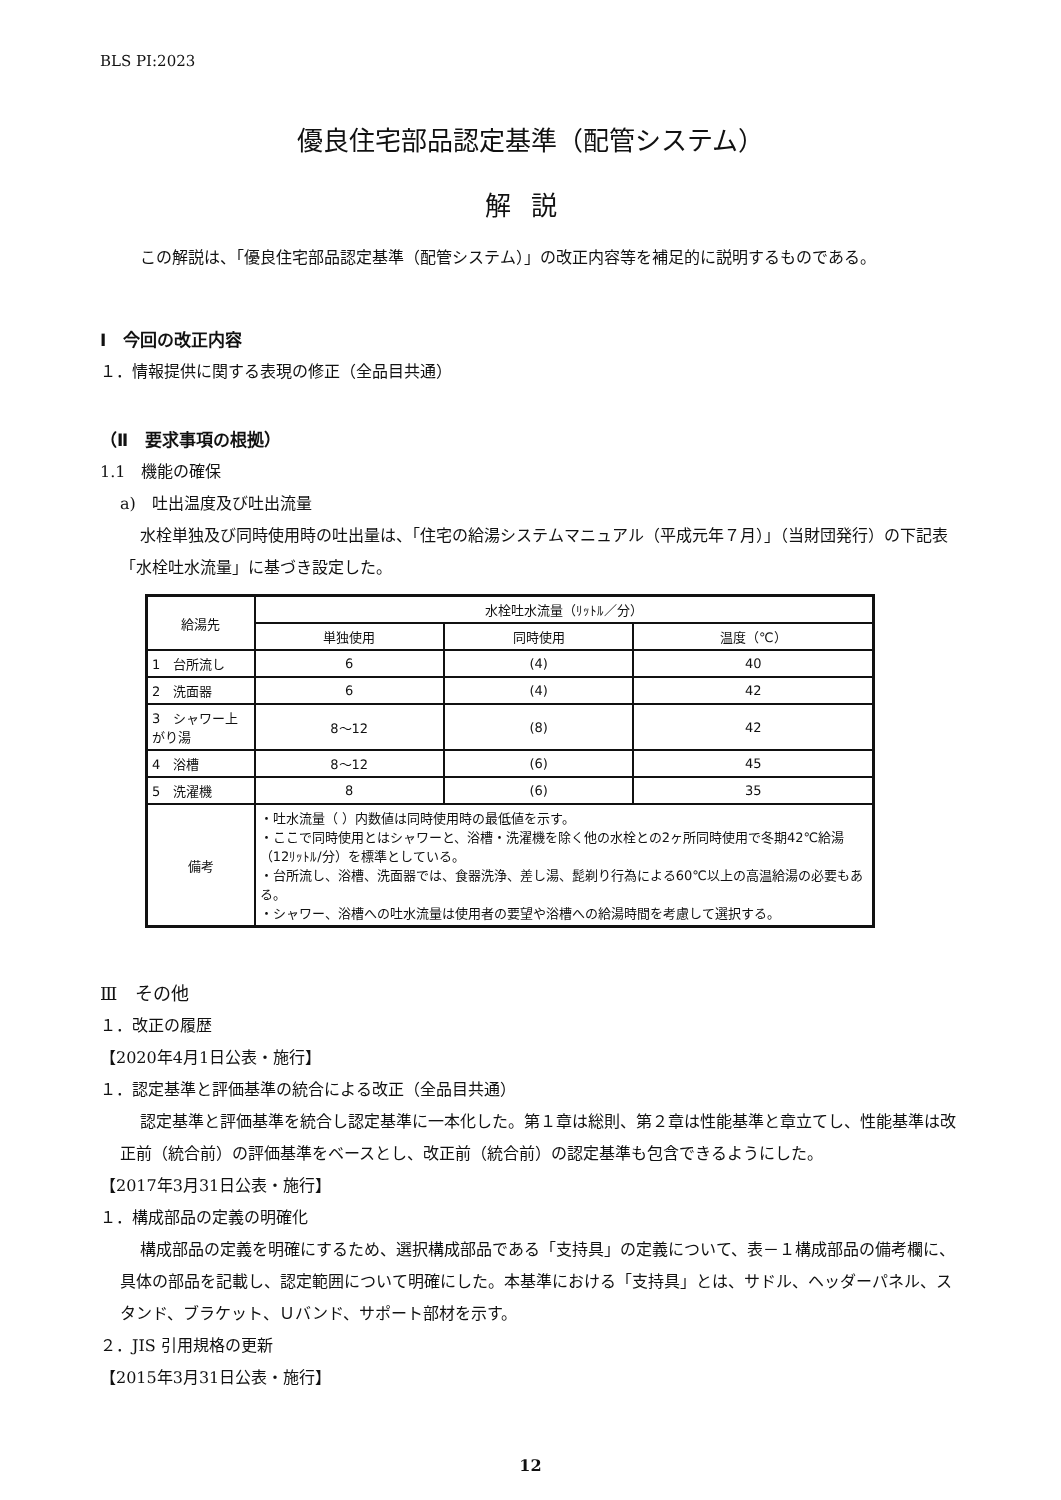BLS PI:2023
優良住宅部品認定基準（配管システム）
解説
この解説は、「優良住宅部品認定基準（配管システム）」の改正内容等を補足的に説明するものである。
Ⅰ　今回の改正内容
１．情報提供に関する表現の修正（全品目共通）
（Ⅱ　要求事項の根拠）
1.1　機能の確保
a)　吐出温度及び吐出流量
水栓単独及び同時使用時の吐出量は、「住宅の給湯システムマニュアル（平成元年７月）」（当財団発行）の下記表「水栓吐水流量」に基づき設定した。
| 給湯先 | 水栓吐水流量（ﾘｯﾄﾙ／分） | | |
| --- | --- | --- | --- |
| | 単独使用 | 同時使用 | 温度（℃） |
| 1 台所流し | 6 | (4) | 40 |
| 2 洗面器 | 6 | (4) | 42 |
| 3 シャワー上がり湯 | 8～12 | (8) | 42 |
| 4 浴槽 | 8～12 | (6) | 45 |
| 5 洗濯機 | 8 | (6) | 35 |
| 備考 | ・吐水流量（ ）内数値は同時使用時の最低値を示す。 ・ここで同時使用とはシャワーと、浴槽・洗濯機を除く他の水栓との2ヶ所同時使用で冬期42℃給湯 （12ﾘｯﾄﾙ/分）を標準としている。 ・台所流し、浴槽、洗面器では、食器洗浄、差し湯、髭剃り行為による60℃以上の高温給湯の必要もある。 ・シャワー、浴槽への吐水流量は使用者の要望や浴槽への給湯時間を考慮して選択する。 | | |
Ⅲ　その他
１．改正の履歴
【2020年4月1日公表・施行】
１．認定基準と評価基準の統合による改正（全品目共通）
認定基準と評価基準を統合し認定基準に一本化した。第１章は総則、第２章は性能基準と章立てし、性能基準は改正前（統合前）の評価基準をベースとし、改正前（統合前）の認定基準も包含できるようにした。
【2017年3月31日公表・施行】
１．構成部品の定義の明確化
構成部品の定義を明確にするため、選択構成部品である「支持具」の定義について、表－１構成部品の備考欄に、具体の部品を記載し、認定範囲について明確にした。本基準における「支持具」とは、サドル、ヘッダーパネル、スタンド、ブラケット、Ｕバンド、サポート部材を示す。
２．JIS 引用規格の更新
【2015年3月31日公表・施行】
12